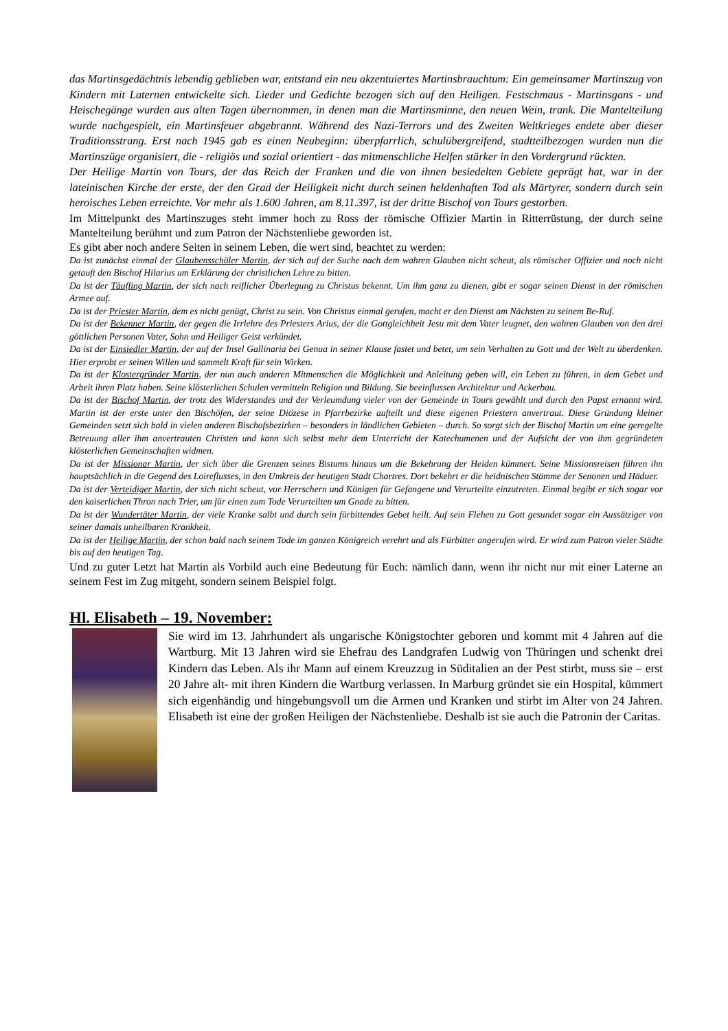das Martinsgedächtnis lebendig geblieben war, entstand ein neu akzentuiertes Martinsbrauchtum: Ein gemeinsamer Martinszug von Kindern mit Laternen entwickelte sich. Lieder und Gedichte bezogen sich auf den Heiligen. Festschmaus - Martinsgans - und Heischegänge wurden aus alten Tagen übernommen, in denen man die Martinsminne, den neuen Wein, trank. Die Mantelteilung wurde nachgespielt, ein Martinsfeuer abgebrannt. Während des Nazi-Terrors und des Zweiten Weltkrieges endete aber dieser Traditionsstrang. Erst nach 1945 gab es einen Neubeginn: überpfarrlich, schulübergreifend, stadtteilbezogen wurden nun die Martinszüge organisiert, die - religiös und sozial orientiert - das mitmenschliche Helfen stärker in den Vordergrund rückten.
Der Heilige Martin von Tours, der das Reich der Franken und die von ihnen besiedelten Gebiete geprägt hat, war in der lateinischen Kirche der erste, der den Grad der Heiligkeit nicht durch seinen heldenhaften Tod als Märtyrer, sondern durch sein heroisches Leben erreichte. Vor mehr als 1.600 Jahren, am 8.11.397, ist der dritte Bischof von Tours gestorben.
Im Mittelpunkt des Martinszuges steht immer hoch zu Ross der römische Offizier Martin in Ritterrüstung, der durch seine Mantelteilung berühmt und zum Patron der Nächstenliebe geworden ist.
Es gibt aber noch andere Seiten in seinem Leben, die wert sind, beachtet zu werden:
Da ist zunächst einmal der Glaubensschüler Martin, der sich auf der Suche nach dem wahren Glauben nicht scheut, als römischer Offizier und noch nicht getauft den Bischof Hilarius um Erklärung der christlichen Lehre zu bitten.
Da ist der Täufling Martin, der sich nach reiflicher Überlegung zu Christus bekennt. Um ihm ganz zu dienen, gibt er sogar seinen Dienst in der römischen Armee auf.
Da ist der Priester Martin, dem es nicht genügt, Christ zu sein. Von Christus einmal gerufen, macht er den Dienst am Nächsten zu seinem Be-Ruf.
Da ist der Bekenner Martin, der gegen die Irrlehre des Priesters Arius, der die Gottgleichheit Jesu mit dem Vater leugnet, den wahren Glauben von den drei göttlichen Personen Vater, Sohn und Heiliger Geist verkündet.
Da ist der Einsiedler Martin, der auf der Insel Gallinaria bei Genua in seiner Klause fastet und betet, um sein Verhalten zu Gott und der Welt zu überdenken. Hier erprobt er seinen Willen und sammelt Kraft für sein Wirken.
Da ist der Klostergründer Martin, der nun auch anderen Mitmenschen die Möglichkeit und Anleitung geben will, ein Leben zu führen, in dem Gebet und Arbeit ihren Platz haben. Seine klösterlichen Schulen vermitteln Religion und Bildung. Sie beeinflussen Architektur und Ackerbau.
Da ist der Bischof Martin, der trotz des Widerstandes und der Verleumdung vieler von der Gemeinde in Tours gewählt und durch den Papst ernannt wird. Martin ist der erste unter den Bischöfen, der seine Diözese in Pfarrbezirke aufteilt und diese eigenen Priestern anvertraut. Diese Gründung kleiner Gemeinden setzt sich bald in vielen anderen Bischofsbezirken – besonders in ländlichen Gebieten – durch. So sorgt sich der Bischof Martin um eine geregelte Betreuung aller ihm anvertrauten Christen und kann sich selbst mehr dem Unterricht der Katechumenen und der Aufsicht der von ihm gegründeten klösterlichen Gemeinschaften widmen.
Da ist der Missionar Martin, der sich über die Grenzen seines Bistums hinaus um die Bekehrung der Heiden kümmert. Seine Missionsreisen führen ihn hauptsächlich in die Gegend des Loireflusses, in den Umkreis der heutigen Stadt Chartres. Dort bekehrt er die heidnischen Stämme der Senonen und Häduer.
Da ist der Verteidiger Martin, der sich nicht scheut, vor Herrschern und Königen für Gefangene und Verurteilte einzutreten. Einmal begibt er sich sogar vor den kaiserlichen Thron nach Trier, um für einen zum Tode Verurteilten um Gnade zu bitten.
Da ist der Wundertäter Martin, der viele Kranke salbt und durch sein fürbittendes Gebet heilt. Auf sein Flehen zu Gott gesundet sogar ein Aussätziger von seiner damals unheilbaren Krankheit.
Da ist der Heilige Martin, der schon bald nach seinem Tode im ganzen Königreich verehrt und als Fürbitter angerufen wird. Er wird zum Patron vieler Städte bis auf den heutigen Tag.
Und zu guter Letzt hat Martin als Vorbild auch eine Bedeutung für Euch: nämlich dann, wenn ihr nicht nur mit einer Laterne an seinem Fest im Zug mitgeht, sondern seinem Beispiel folgt.
Hl. Elisabeth – 19. November:
Sie wird im 13. Jahrhundert als ungarische Königstochter geboren und kommt mit 4 Jahren auf die Wartburg. Mit 13 Jahren wird sie Ehefrau des Landgrafen Ludwig von Thüringen und schenkt drei Kindern das Leben. Als ihr Mann auf einem Kreuzzug in Süditalien an der Pest stirbt, muss sie – erst 20 Jahre alt- mit ihren Kindern die Wartburg verlassen. In Marburg gründet sie ein Hospital, kümmert sich eigenhändig und hingebungsvoll um die Armen und Kranken und stirbt im Alter von 24 Jahren. Elisabeth ist eine der großen Heiligen der Nächstenliebe. Deshalb ist sie auch die Patronin der Caritas.